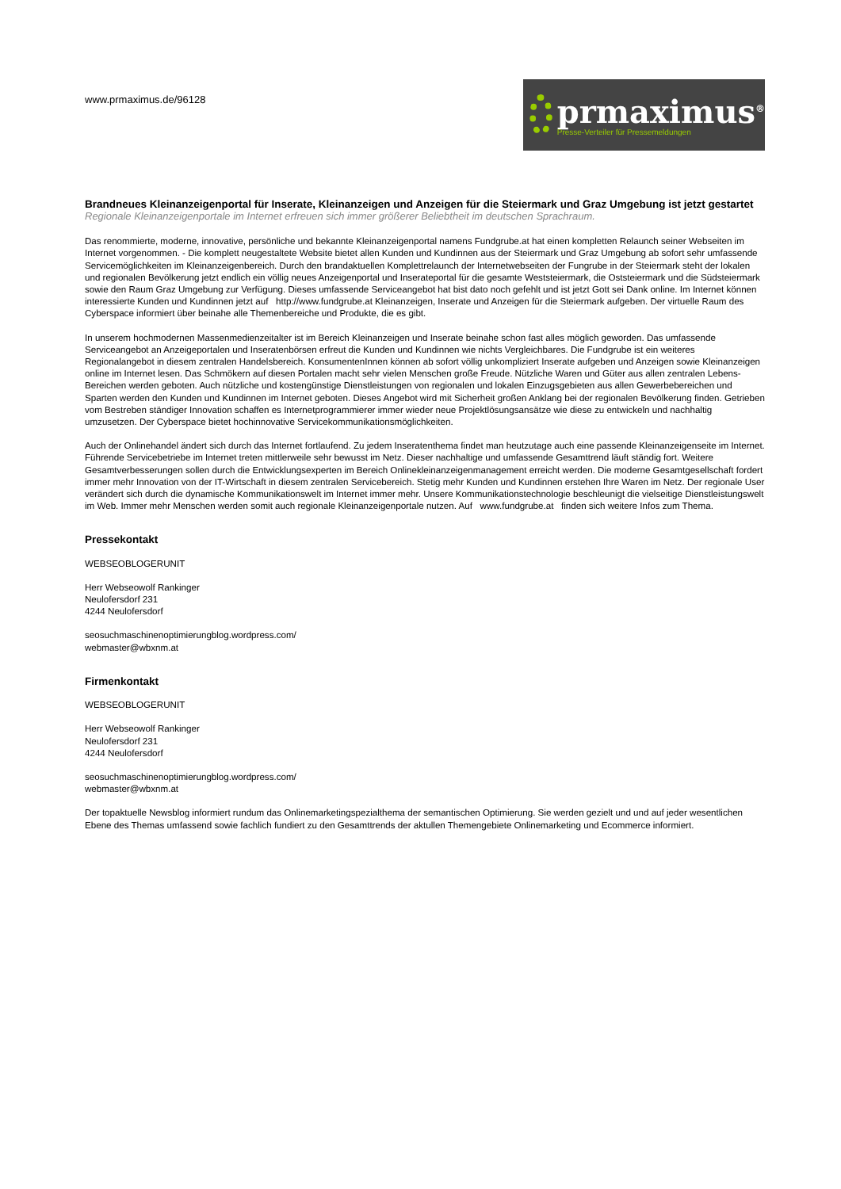www.prmaximus.de/96128
prmaximus<sup>®</sup>
Presse-Verteiler für Pressemeldungen
Brandneues Kleinanzeigenportal für Inserate, Kleinanzeigen und Anzeigen für die Steiermark und Graz Umgebung ist jetzt gestartet
Regionale Kleinanzeigenportale im Internet erfreuen sich immer größerer Beliebtheit im deutschen Sprachraum.
Das renommierte, moderne, innovative, persönliche und bekannte Kleinanzeigenportal namens Fundgrube.at hat einen kompletten Relaunch seiner Webseiten im Internet vorgenommen. - Die komplett neugestaltete Website bietet allen Kunden und Kundinnen aus der Steiermark und Graz Umgebung ab sofort sehr umfassende Servicemöglichkeiten im Kleinanzeigenbereich. Durch den brandaktuellen Komplettrelaunch der Internetwebseiten der Fungrube in der Steiermark steht der lokalen und regionalen Bevölkerung jetzt endlich ein völlig neues Anzeigenportal und Inserateportal für die gesamte Weststeiermark, die Oststeiermark und die Südsteiermark sowie den Raum Graz Umgebung zur Verfügung. Dieses umfassende Serviceangebot hat bist dato noch gefehlt und ist jetzt Gott sei Dank online. Im Internet können interessierte Kunden und Kundinnen jetzt auf http://www.fundgrube.at Kleinanzeigen, Inserate und Anzeigen für die Steiermark aufgeben. Der virtuelle Raum des Cyberspace informiert über beinahe alle Themenbereiche und Produkte, die es gibt.
In unserem hochmodernen Massenmedienzeitalter ist im Bereich Kleinanzeigen und Inserate beinahe schon fast alles möglich geworden. Das umfassende Serviceangebot an Anzeigeportalen und Inseratenbörsen erfreut die Kunden und Kundinnen wie nichts Vergleichbares. Die Fundgrube ist ein weiteres Regionalangebot in diesem zentralen Handelsbereich. KonsumentenInnen können ab sofort völlig unkompliziert Inserate aufgeben und Anzeigen sowie Kleinanzeigen online im Internet lesen. Das Schmökern auf diesen Portalen macht sehr vielen Menschen große Freude. Nützliche Waren und Güter aus allen zentralen Lebens-Bereichen werden geboten. Auch nützliche und kostengünstige Dienstleistungen von regionalen und lokalen Einzugsgebieten aus allen Gewerbebereichen und Sparten werden den Kunden und Kundinnen im Internet geboten. Dieses Angebot wird mit Sicherheit großen Anklang bei der regionalen Bevölkerung finden. Getrieben vom Bestreben ständiger Innovation schaffen es Internetprogrammierer immer wieder neue Projektlösungsansätze wie diese zu entwickeln und nachhaltig umzusetzen. Der Cyberspace bietet hochinnovative Servicekommunikationsmöglichkeiten.
Auch der Onlinehandel ändert sich durch das Internet fortlaufend. Zu jedem Inseratenthema findet man heutzutage auch eine passende Kleinanzeigenseite im Internet. Führende Servicebetriebe im Internet treten mittlerweile sehr bewusst im Netz. Dieser nachhaltige und umfassende Gesamttrend läuft ständig fort. Weitere Gesamtverbesserungen sollen durch die Entwicklungsexperten im Bereich Onlinekleinanzeigenmanagement erreicht werden. Die moderne Gesamtgesellschaft fordert immer mehr Innovation von der IT-Wirtschaft in diesem zentralen Servicebereich. Stetig mehr Kunden und Kundinnen erstehen Ihre Waren im Netz. Der regionale User verändert sich durch die dynamische Kommunikationswelt im Internet immer mehr. Unsere Kommunikationstechnologie beschleunigt die vielseitige Dienstleistungswelt im Web. Immer mehr Menschen werden somit auch regionale Kleinanzeigenportale nutzen. Auf www.fundgrube.at finden sich weitere Infos zum Thema.
Pressekontakt
WEBSEOBLOGERUNIT
Herr Webseowolf Rankinger
Neulofersdorf 231
4244 Neulofersdorf
seosuchmaschinenoptimierungblog.wordpress.com/
webmaster@wbxnm.at
Firmenkontakt
WEBSEOBLOGERUNIT
Herr Webseowolf Rankinger
Neulofersdorf 231
4244 Neulofersdorf
seosuchmaschinenoptimierungblog.wordpress.com/
webmaster@wbxnm.at
Der topaktuelle Newsblog informiert rundum das Onlinemarketingspezialthema der semantischen Optimierung. Sie werden gezielt und und auf jeder wesentlichen Ebene des Themas umfassend sowie fachlich fundiert zu den Gesamttrends der aktullen Themengebiete Onlinemarketing und Ecommerce informiert.